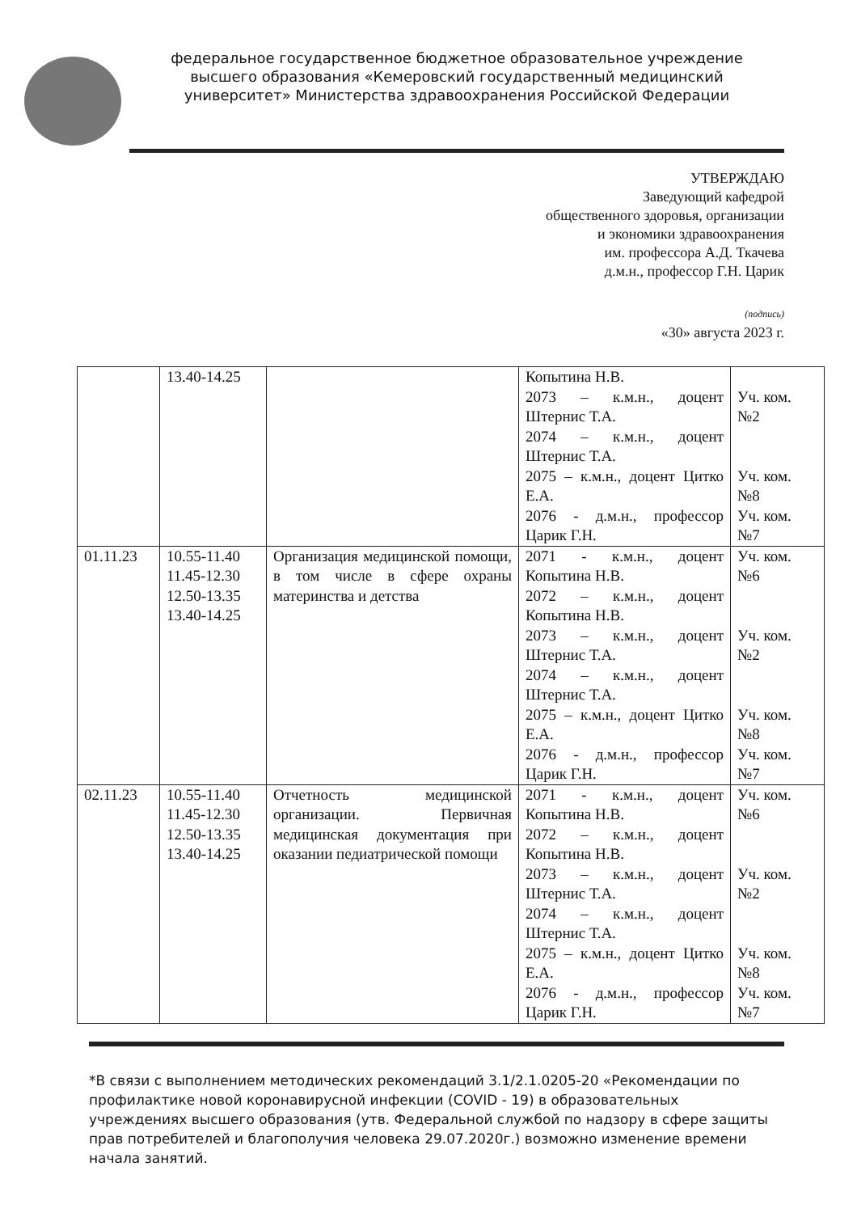федеральное государственное бюджетное образовательное учреждение высшего образования «Кемеровский государственный медицинский университет» Министерства здравоохранения Российской Федерации
УТВЕРЖДАЮ
Заведующий кафедрой
общественного здоровья, организации
и экономики здравоохранения
им. профессора А.Д. Ткачева
д.м.н., профессор Г.Н. Царик
(подпись)
«30» августа 2023 г.
| | 13.40-14.25 | | Копытина Н.В. 2073 – к.м.н., доцент Штернис Т.А. 2074 – к.м.н., доцент Штернис Т.А. 2075 – к.м.н., доцент Цитко Е.А. 2076 - д.м.н., профессор Царик Г.Н. | Уч. ком. №2 Уч. ком. №8 Уч. ком. №7 |
| 01.11.23 | 10.55-11.40 11.45-12.30 12.50-13.35 13.40-14.25 | Организация медицинской помощи, в том числе в сфере охраны материнства и детства | 2071 - к.м.н., доцент Копытина Н.В. 2072 – к.м.н., доцент Копытина Н.В. 2073 – к.м.н., доцент Штернис Т.А. 2074 – к.м.н., доцент Штернис Т.А. 2075 – к.м.н., доцент Цитко Е.А. 2076 - д.м.н., профессор Царик Г.Н. | Уч. ком. №6 Уч. ком. №2 Уч. ком. №8 Уч. ком. №7 |
| 02.11.23 | 10.55-11.40 11.45-12.30 12.50-13.35 13.40-14.25 | Отчетность медицинской организации. Первичная медицинская документация при оказании педиатрической помощи | 2071 - к.м.н., доцент Копытина Н.В. 2072 – к.м.н., доцент Копытина Н.В. 2073 – к.м.н., доцент Штернис Т.А. 2074 – к.м.н., доцент Штернис Т.А. 2075 – к.м.н., доцент Цитко Е.А. 2076 - д.м.н., профессор Царик Г.Н. | Уч. ком. №6 Уч. ком. №2 Уч. ком. №8 Уч. ком. №7 |
*В связи с выполнением методических рекомендаций 3.1/2.1.0205-20 «Рекомендации по профилактике новой коронавирусной инфекции (COVID - 19) в образовательных учреждениях высшего образования (утв. Федеральной службой по надзору в сфере защиты прав потребителей и благополучия человека 29.07.2020г.) возможно изменение времени начала занятий.